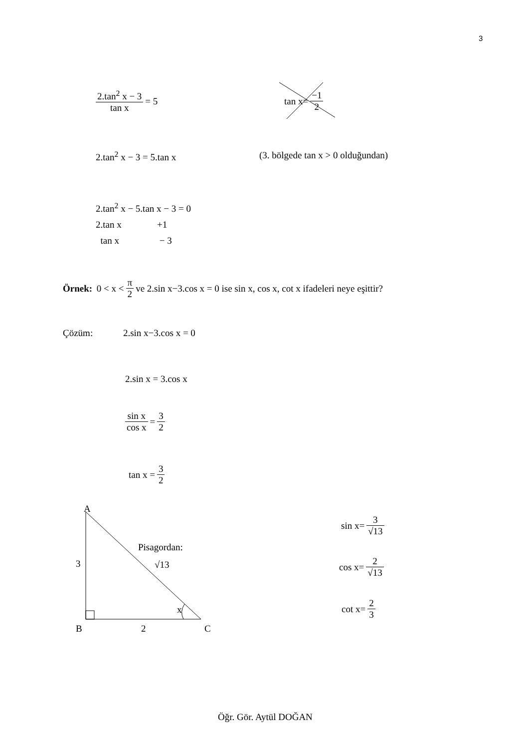3
2.tan<sup>2</sup> x − 3 tan x = 5 tan x= −1 2
2.tan<sup>2</sup> x − 3 = 5.tan x
(3. bölgede tan x > 0 olduğundan)
2.tan<sup>2</sup> x − 5.tan x − 3 = 0
2.tan x +1
tan x − 3
Örnek: 0 < x < π 2 ve 2.sin x−3.cos x = 0 ise sin x, cos x, cot x ifadeleri neye eşittir?
Çözüm: 2.sin x−3.cos x = 0
2.sin x = 3.cos x
sin x cos x = 3 2
tan x = 3 2
A
3
Pisagordan:
√13
x
B 2 C
sin x= 3 √13
cos x= 2 √13
cot x= 2 3
Öğr. Gör. Aytül DOĞAN